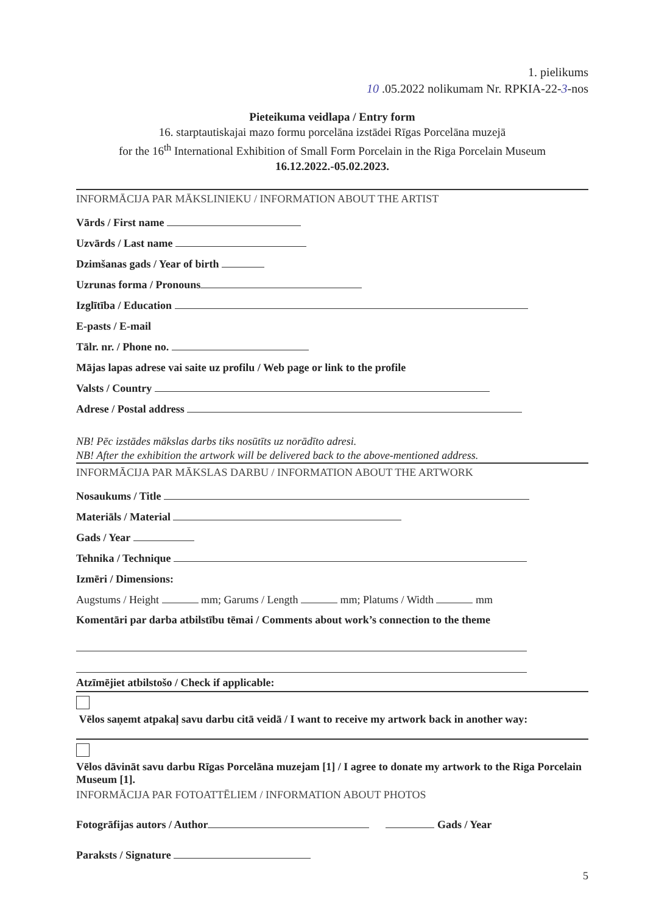1. pielikums
10 .05.2022 nolikumam Nr. RPKIA-22-3-nos
Pieteikuma veidlapa / Entry form
16. starptautiskajai mazo formu porcelāna izstādei Rīgas Porcelāna muzejā
for the 16<sup>th</sup> International Exhibition of Small Form Porcelain in the Riga Porcelain Museum
16.12.2022.-05.02.2023.
INFORMĀCIJA PAR MĀKSLINIEKU / INFORMATION ABOUT THE ARTIST
Vārds / First name
Uzvārds / Last name
Dzimšanas gads / Year of birth
Uzrunas forma / Pronouns
Izglītība / Education
E-pasts / E-mail
Tālr. nr. / Phone no.
Mājas lapas adrese vai saite uz profilu / Web page or link to the profile
Valsts / Country
Adrese / Postal address
NB! Pēc izstādes mākslas darbs tiks nosūtīts uz norādīto adresi.
NB! After the exhibition the artwork will be delivered back to the above-mentioned address.
INFORMĀCIJA PAR MĀKSLAS DARBU / INFORMATION ABOUT THE ARTWORK
Nosaukums / Title
Materiāls / Material
Gads / Year
Tehnika / Technique
Izmēri / Dimensions:
Augstums / Height mm; Garums / Length mm; Platums / Width mm
Komentāri par darba atbilstību tēmai / Comments about work’s connection to the theme
Atzīmējiet atbilstošo / Check if applicable:
Vēlos saņemt atpakaļ savu darbu citā veidā / I want to receive my artwork back in another way:
Vēlos dāvināt savu darbu Rīgas Porcelāna muzejam [1] / I agree to donate my artwork to the Riga Porcelain Museum [1].
INFORMĀCIJA PAR FOTOATTĒLIEM / INFORMATION ABOUT PHOTOS
Fotogrāfijas autors / Author Gads / Year
Paraksts / Signature
5